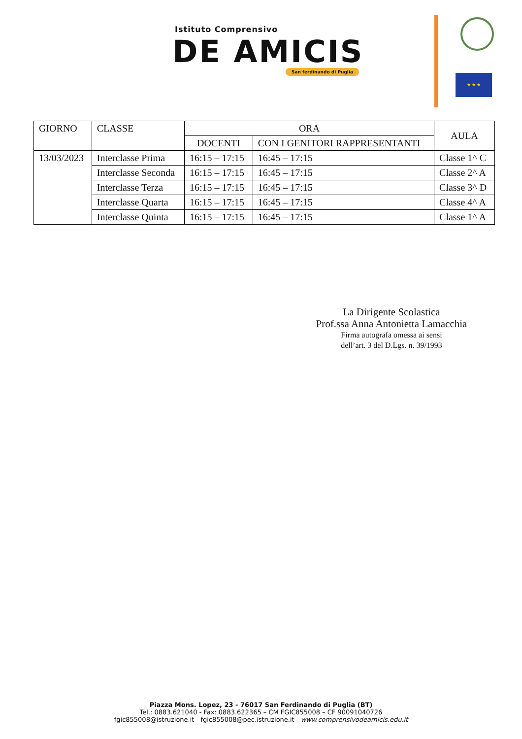Istituto Comprensivo
DE AMICIS
San ferdinando di Puglia
★ ★ ★
| GIORNO | CLASSE | ORA | | AULA |
| --- | --- | --- | --- | --- |
| | | DOCENTI | CON I GENITORI RAPPRESENTANTI | |
| 13/03/2023 | Interclasse Prima | 16:15 – 17:15 | 16:45 – 17:15 | Classe 1^ C |
| | Interclasse Seconda | 16:15 – 17:15 | 16:45 – 17:15 | Classe 2^ A |
| | Interclasse Terza | 16:15 – 17:15 | 16:45 – 17:15 | Classe 3^ D |
| | Interclasse Quarta | 16:15 – 17:15 | 16:45 – 17:15 | Classe 4^ A |
| | Interclasse Quinta | 16:15 – 17:15 | 16:45 – 17:15 | Classe 1^ A |
La Dirigente Scolastica
Prof.ssa Anna Antonietta Lamacchia
Firma autografa omessa ai sensi
dell’art. 3 del D.Lgs. n. 39/1993
Piazza Mons. Lopez, 23 - 76017 San Ferdinando di Puglia (BT)
Tel.: 0883.621040 - Fax: 0883.622365 – CM FGIC855008 – CF 90091040726
fgic855008@istruzione.it - fgic855008@pec.istruzione.it - www.comprensivodeamicis.edu.it